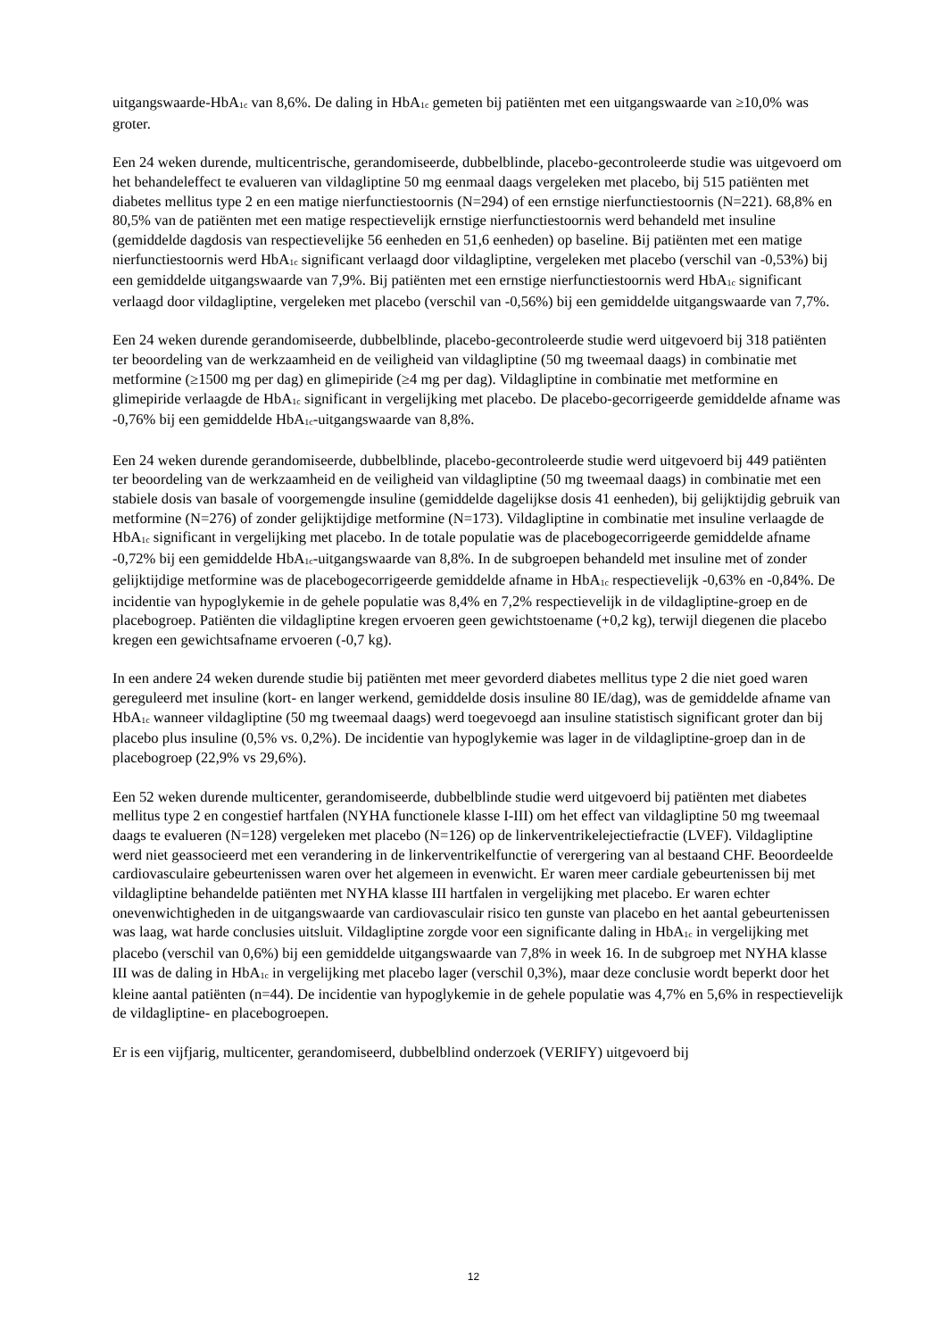uitgangswaarde-HbA<sub>1c</sub> van 8,6%. De daling in HbA<sub>1c</sub> gemeten bij patiënten met een uitgangswaarde van ≥10,0% was groter.
Een 24 weken durende, multicentrische, gerandomiseerde, dubbelblinde, placebo-gecontroleerde studie was uitgevoerd om het behandeleffect te evalueren van vildagliptine 50 mg eenmaal daags vergeleken met placebo, bij 515 patiënten met diabetes mellitus type 2 en een matige nierfunctiestoornis (N=294) of een ernstige nierfunctiestoornis (N=221). 68,8% en 80,5% van de patiënten met een matige respectievelijk ernstige nierfunctiestoornis werd behandeld met insuline (gemiddelde dagdosis van respectievelijke 56 eenheden en 51,6 eenheden) op baseline. Bij patiënten met een matige nierfunctiestoornis werd HbA<sub>1c</sub> significant verlaagd door vildagliptine, vergeleken met placebo (verschil van -0,53%) bij een gemiddelde uitgangswaarde van 7,9%. Bij patiënten met een ernstige nierfunctiestoornis werd HbA<sub>1c</sub> significant verlaagd door vildagliptine, vergeleken met placebo (verschil van -0,56%) bij een gemiddelde uitgangswaarde van 7,7%.
Een 24 weken durende gerandomiseerde, dubbelblinde, placebo-gecontroleerde studie werd uitgevoerd bij 318 patiënten ter beoordeling van de werkzaamheid en de veiligheid van vildagliptine (50 mg tweemaal daags) in combinatie met metformine (≥1500 mg per dag) en glimepiride (≥4 mg per dag). Vildagliptine in combinatie met metformine en glimepiride verlaagde de HbA<sub>1c</sub> significant in vergelijking met placebo. De placebo-gecorrigeerde gemiddelde afname was -0,76% bij een gemiddelde HbA<sub>1c</sub>-uitgangswaarde van 8,8%.
Een 24 weken durende gerandomiseerde, dubbelblinde, placebo-gecontroleerde studie werd uitgevoerd bij 449 patiënten ter beoordeling van de werkzaamheid en de veiligheid van vildagliptine (50 mg tweemaal daags) in combinatie met een stabiele dosis van basale of voorgemengde insuline (gemiddelde dagelijkse dosis 41 eenheden), bij gelijktijdig gebruik van metformine (N=276) of zonder gelijktijdige metformine (N=173). Vildagliptine in combinatie met insuline verlaagde de HbA<sub>1c</sub> significant in vergelijking met placebo. In de totale populatie was de placebogecorrigeerde gemiddelde afname -0,72% bij een gemiddelde HbA<sub>1c</sub>-uitgangswaarde van 8,8%. In de subgroepen behandeld met insuline met of zonder gelijktijdige metformine was de placebogecorrigeerde gemiddelde afname in HbA<sub>1c</sub> respectievelijk -0,63% en -0,84%. De incidentie van hypoglykemie in de gehele populatie was 8,4% en 7,2% respectievelijk in de vildagliptine-groep en de placebogroep. Patiënten die vildagliptine kregen ervoeren geen gewichtstoename (+0,2 kg), terwijl diegenen die placebo kregen een gewichtsafname ervoeren (-0,7 kg).
In een andere 24 weken durende studie bij patiënten met meer gevorderd diabetes mellitus type 2 die niet goed waren gereguleerd met insuline (kort- en langer werkend, gemiddelde dosis insuline 80 IE/dag), was de gemiddelde afname van HbA<sub>1c</sub> wanneer vildagliptine (50 mg tweemaal daags) werd toegevoegd aan insuline statistisch significant groter dan bij placebo plus insuline (0,5% vs. 0,2%). De incidentie van hypoglykemie was lager in de vildagliptine-groep dan in de placebogroep (22,9% vs 29,6%).
Een 52 weken durende multicenter, gerandomiseerde, dubbelblinde studie werd uitgevoerd bij patiënten met diabetes mellitus type 2 en congestief hartfalen (NYHA functionele klasse I-III) om het effect van vildagliptine 50 mg tweemaal daags te evalueren (N=128) vergeleken met placebo (N=126) op de linkerventrikelejectiefractie (LVEF). Vildagliptine werd niet geassocieerd met een verandering in de linkerventrikelfunctie of verergering van al bestaand CHF. Beoordeelde cardiovasculaire gebeurtenissen waren over het algemeen in evenwicht. Er waren meer cardiale gebeurtenissen bij met vildagliptine behandelde patiënten met NYHA klasse III hartfalen in vergelijking met placebo. Er waren echter onevenwichtigheden in de uitgangswaarde van cardiovasculair risico ten gunste van placebo en het aantal gebeurtenissen was laag, wat harde conclusies uitsluit. Vildagliptine zorgde voor een significante daling in HbA<sub>1c</sub> in vergelijking met placebo (verschil van 0,6%) bij een gemiddelde uitgangswaarde van 7,8% in week 16. In de subgroep met NYHA klasse III was de daling in HbA<sub>1c</sub> in vergelijking met placebo lager (verschil 0,3%), maar deze conclusie wordt beperkt door het kleine aantal patiënten (n=44). De incidentie van hypoglykemie in de gehele populatie was 4,7% en 5,6% in respectievelijk de vildagliptine- en placebogroepen.
Er is een vijfjarig, multicenter, gerandomiseerd, dubbelblind onderzoek (VERIFY) uitgevoerd bij
12